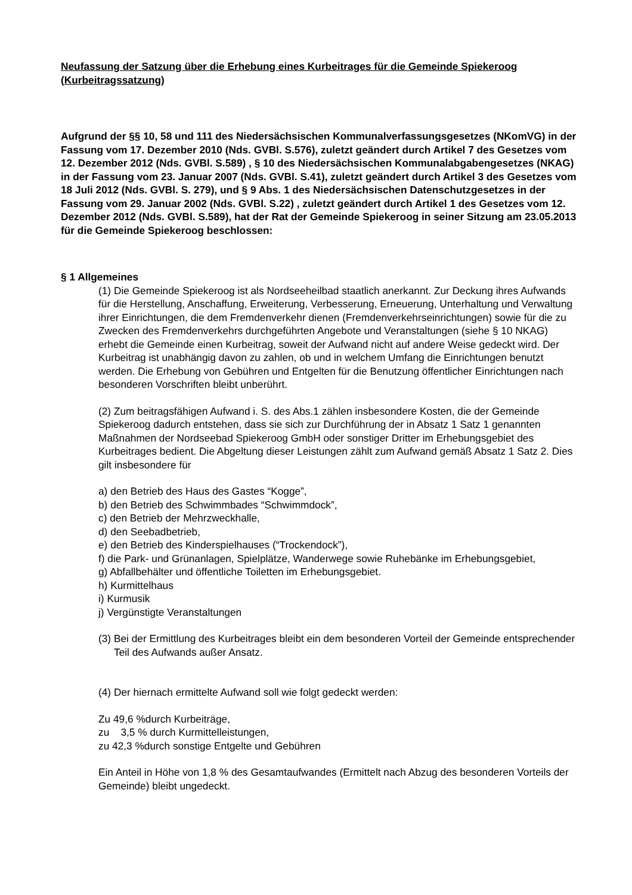Neufassung der Satzung über die Erhebung eines Kurbeitrages für die Gemeinde Spiekeroog (Kurbeitragssatzung)
Aufgrund der §§ 10, 58 und 111 des Niedersächsischen Kommunalverfassungsgesetzes (NKomVG) in der Fassung vom 17. Dezember 2010 (Nds. GVBl. S.576), zuletzt geändert durch Artikel 7 des Gesetzes vom 12. Dezember 2012 (Nds. GVBl. S.589) , § 10 des Niedersächsischen Kommunalabgabengesetzes (NKAG) in der Fassung vom 23. Januar 2007 (Nds. GVBl. S.41), zuletzt geändert durch Artikel 3 des Gesetzes vom 18 Juli 2012 (Nds. GVBl. S. 279), und § 9 Abs. 1 des Niedersächsischen Datenschutzgesetzes in der Fassung vom 29. Januar 2002 (Nds. GVBl. S.22) , zuletzt geändert durch Artikel 1 des Gesetzes vom 12. Dezember 2012 (Nds. GVBl. S.589), hat der Rat der Gemeinde Spiekeroog in seiner Sitzung am 23.05.2013 für die Gemeinde Spiekeroog beschlossen:
§ 1 Allgemeines
(1) Die Gemeinde Spiekeroog ist als Nordseeheilbad staatlich anerkannt. Zur Deckung ihres Aufwands für die Herstellung, Anschaffung, Erweiterung, Verbesserung, Erneuerung, Unterhaltung und Verwaltung ihrer Einrichtungen, die dem Fremdenverkehr dienen (Fremdenverkehrseinrichtungen) sowie für die zu Zwecken des Fremdenverkehrs durchgeführten Angebote und Veranstaltungen (siehe § 10 NKAG) erhebt die Gemeinde einen Kurbeitrag, soweit der Aufwand nicht auf andere Weise gedeckt wird. Der Kurbeitrag ist unabhängig davon zu zahlen, ob und in welchem Umfang die Einrichtungen benutzt werden. Die Erhebung von Gebühren und Entgelten für die Benutzung öffentlicher Einrichtungen nach besonderen Vorschriften bleibt unberührt.
(2) Zum beitragsfähigen Aufwand i. S. des Abs.1 zählen insbesondere Kosten, die der Gemeinde Spiekeroog dadurch entstehen, dass sie sich zur Durchführung der in Absatz 1 Satz 1 genannten Maßnahmen der Nordseebad Spiekeroog GmbH oder sonstiger Dritter im Erhebungsgebiet des Kurbeitrages bedient. Die Abgeltung dieser Leistungen zählt zum Aufwand gemäß Absatz 1 Satz 2. Dies gilt insbesondere für
a) den Betrieb des Haus des Gastes “Kogge”,
b) den Betrieb des Schwimmbades “Schwimmdock”,
c) den Betrieb der Mehrzweckhalle,
d) den Seebadbetrieb,
e) den Betrieb des Kinderspielhauses (“Trockendock”),
f) die Park- und Grünanlagen, Spielplätze, Wanderwege sowie Ruhebänke im Erhebungsgebiet,
g) Abfallbehälter und öffentliche Toiletten im Erhebungsgebiet.
h) Kurmittelhaus
i) Kurmusik
j) Vergünstigte Veranstaltungen
(3) Bei der Ermittlung des Kurbeitrages bleibt ein dem besonderen Vorteil der Gemeinde entsprechender Teil des Aufwands außer Ansatz.
(4) Der hiernach ermittelte Aufwand soll wie folgt gedeckt werden:
Zu 49,6 %durch Kurbeiträge,
zu 3,5 % durch Kurmittelleistungen,
zu 42,3 %durch sonstige Entgelte und Gebühren
Ein Anteil in Höhe von 1,8 % des Gesamtaufwandes (Ermittelt nach Abzug des besonderen Vorteils der Gemeinde) bleibt ungedeckt.